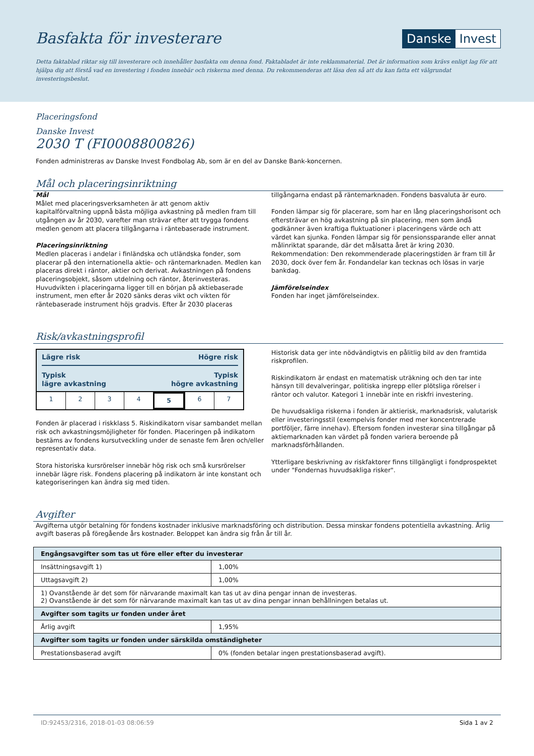Basfakta för investerare
Danske Invest
Detta faktablad riktar sig till investerare och innehåller basfakta om denna fond. Faktabladet är inte reklammaterial. Det är information som krävs enligt lag för att hjälpa dig att förstå vad en investering i fonden innebär och riskerna med denna. Du rekommenderas att läsa den så att du kan fatta ett välgrundat investeringsbeslut.
Placeringsfond
Danske Invest
2030 T (FI0008800826)
Fonden administreras av Danske Invest Fondbolag Ab, som är en del av Danske Bank-koncernen.
Mål och placeringsinriktning
Mål
Målet med placeringsverksamheten är att genom aktiv kapitalförvaltning uppnå bästa möjliga avkastning på medlen fram till utgången av år 2030, varefter man strävar efter att trygga fondens medlen genom att placera tillgångarna i räntebaserade instrument.
Placeringsinriktning
Medlen placeras i andelar i finländska och utländska fonder, som placerar på den internationella aktie- och räntemarknaden. Medlen kan placeras direkt i räntor, aktier och derivat. Avkastningen på fondens placeringsobjekt, såsom utdelning och räntor, återinvesteras. Huvudvikten i placeringarna ligger till en början på aktiebaserade instrument, men efter år 2020 sänks deras vikt och vikten för räntebaserade instrument höjs gradvis. Efter år 2030 placeras
tillgångarna endast på räntemarknaden. Fondens basvaluta är euro.
Fonden lämpar sig för placerare, som har en lång placeringshorisont och eftersträvar en hög avkastning på sin placering, men som ändå godkänner även kraftiga fluktuationer i placeringens värde och att värdet kan sjunka. Fonden lämpar sig för pensionssparande eller annat målinriktat sparande, där det målsatta året är kring 2030. Rekommendation: Den rekommenderade placeringstiden är fram till år 2030, dock över fem år. Fondandelar kan tecknas och lösas in varje bankdag.
Jämförelseindex
Fonden har inget jämförelseindex.
Risk/avkastningsprofil
Lägre risk Högre risk
Typisk
lägre avkastning Typisk
högre avkastning
1 2 3 4 5 6 7
Fonden är placerad i riskklass 5. Riskindikatorn visar sambandet mellan risk och avkastningsmöjligheter för fonden. Placeringen på indikatorn bestäms av fondens kursutveckling under de senaste fem åren och/eller representativ data.
Stora historiska kursrörelser innebär hög risk och små kursrörelser innebär lägre risk. Fondens placering på indikatorn är inte konstant och kategoriseringen kan ändra sig med tiden.
Historisk data ger inte nödvändigtvis en pålitlig bild av den framtida riskprofilen.
Riskindikatorn är endast en matematisk uträkning och den tar inte hänsyn till devalveringar, politiska ingrepp eller plötsliga rörelser i räntor och valutor. Kategori 1 innebär inte en riskfri investering.
De huvudsakliga riskerna i fonden är aktierisk, marknadsrisk, valutarisk eller investeringsstil (exempelvis fonder med mer koncentrerade portföljer, färre innehav). Eftersom fonden investerar sina tillgångar på aktiemarknaden kan värdet på fonden variera beroende på marknadsförhållanden.
Ytterligare beskrivning av riskfaktorer finns tillgängligt i fondprospektet under "Fondernas huvudsakliga risker".
Avgifter
Avgifterna utgör betalning för fondens kostnader inklusive marknadsföring och distribution. Dessa minskar fondens potentiella avkastning. Årlig avgift baseras på föregående års kostnader. Beloppet kan ändra sig från år till år.
| Engångsavgifter som tas ut före eller efter du investerar | |
| --- | --- |
| Insättningsavgift 1) | 1,00% |
| Uttagsavgift 2) | 1,00% |
| 1) Ovanstående är det som för närvarande maximalt kan tas ut av dina pengar innan de investeras. 2) Ovanstående är det som för närvarande maximalt kan tas ut av dina pengar innan behållningen betalas ut. | |
| Avgifter som tagits ur fonden under året | |
| Årlig avgift | 1,95% |
| Avgifter som tagits ur fonden under särskilda omständigheter | |
| Prestationsbaserad avgift | 0% (fonden betalar ingen prestationsbaserad avgift). |
ID:92453/2316, 2018-01-03 08:06:59 Sida 1 av 2